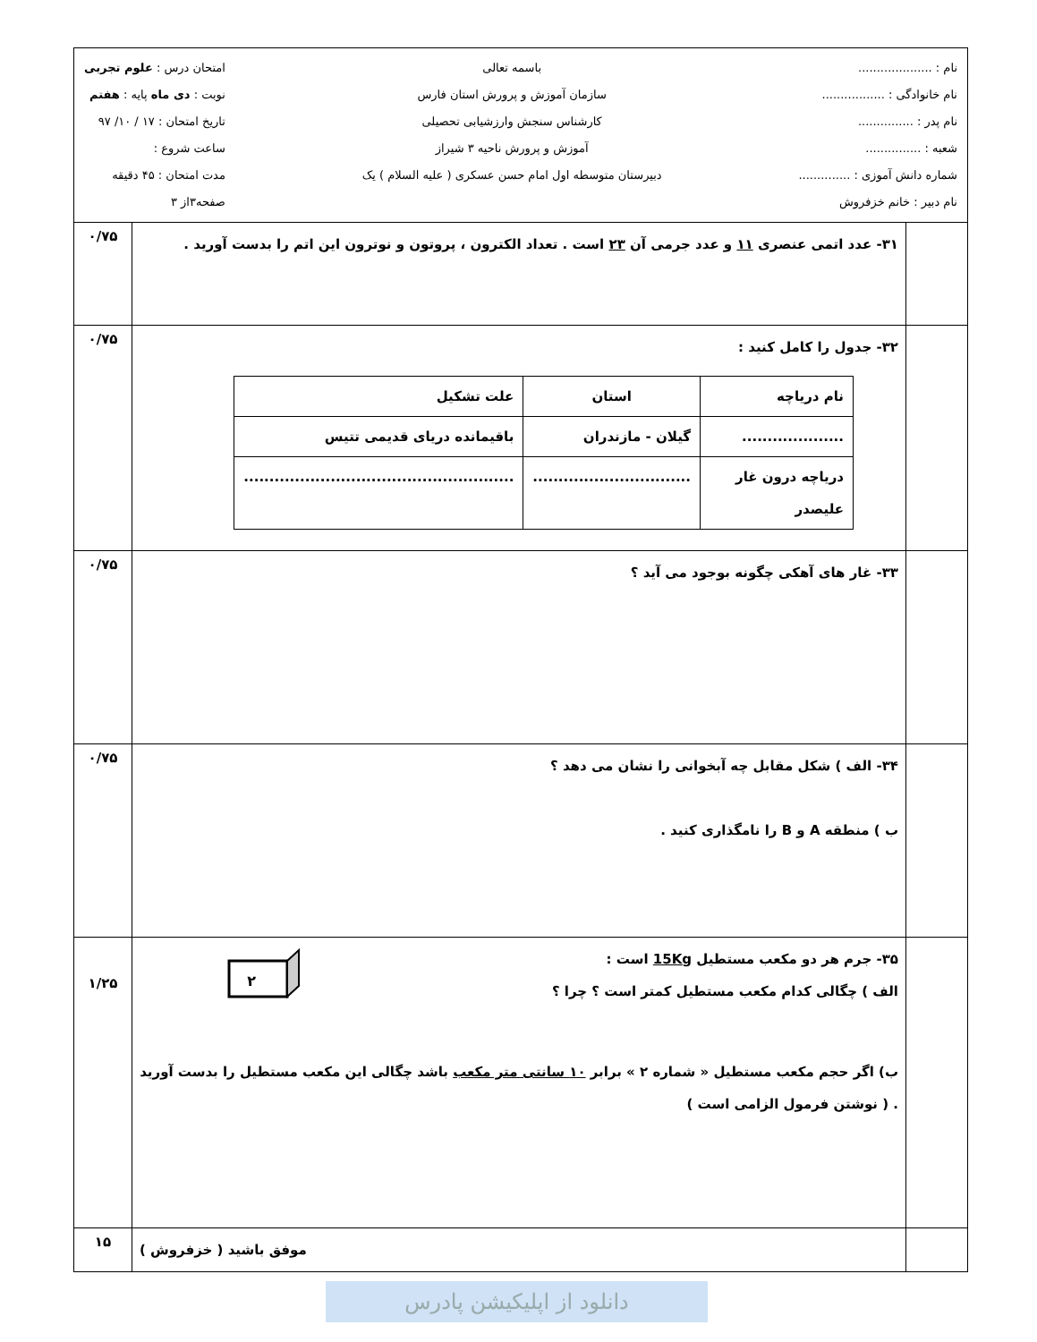| نام : .................... نام خانوادگی : ................. نام پدر : ............... شعبه : ............... شماره دانش آموزی : .............. نام دبیر : خانم خزفروش باسمه تعالی سازمان آموزش و پرورش استان فارس کارشناس سنجش وارزشیابی تحصیلی آموزش و پرورش ناحیه ۳ شیراز دبیرستان متوسطه اول امام حسن عسکری ( علیه السلام ) یک امتحان درس : علوم تجربی نوبت : دی ماه پایه : هفتم تاریخ امتحان : ۱۷ / ۱۰/ ۹۷ ساعت شروع : مدت امتحان : ۴۵ دقیقه صفحه۳از ۳ | | |
| | ۳۱- عدد اتمی عنصری ۱۱ و عدد جرمی آن ۲۳ است . تعداد الکترون ، پروتون و نوترون این اتم را بدست آورید . | ۰/۷۵ |
| | ۳۲- جدول را کامل کنید : / نام دریاچه / استان / علت تشکیل / / .................... / گیلان - مازندران / باقیمانده دریای قدیمی تتیس / / دریاچه درون غار علیصدر / ............................... / ..................................................... / | ۰/۷۵ |
| | ۳۳- غار های آهکی چگونه بوجود می آید ؟ | ۰/۷۵ |
| | ۳۴- الف ) شکل مقابل چه آبخوانی را نشان می دهد ؟ ب ) منطقه A و B را نامگذاری کنید . | ۰/۷۵ |
| | ۳۵- جرم هر دو مکعب مستطیل 15Kg است : الف ) چگالی کدام مکعب مستطیل کمتر است ؟ چرا ؟ ۲ ب) اگر حجم مکعب مستطیل « شماره ۲ » برابر ۱۰ سانتی متر مکعب باشد چگالی این مکعب مستطیل را بدست آورید . ( نوشتن فرمول الزامی است ) | ۱/۲۵ |
| | موفق باشید ( خزفروش ) | ۱۵ |
دانلود از اپلیکیشن پادرس